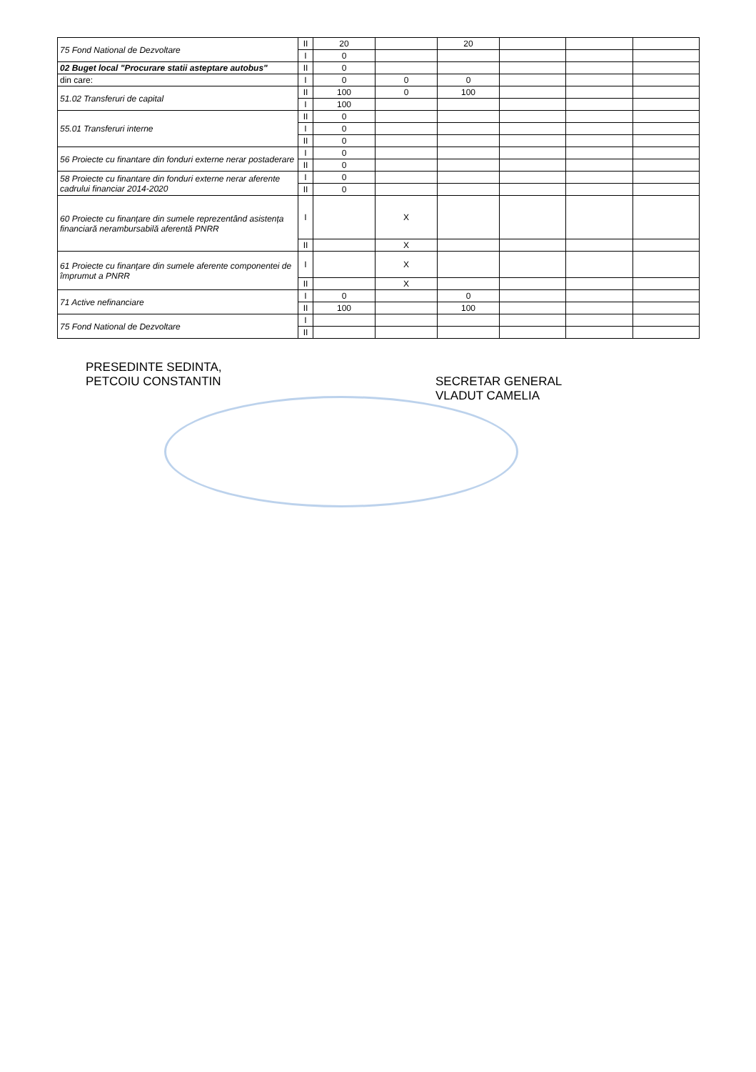| 75 Fond National de Dezvoltare | II | 20 | | 20 | | | |
| | I | 0 | | | | | |
| 02 Buget local "Procurare statii asteptare autobus" | II | 0 | | | | | |
| din care: | I | 0 | 0 | 0 | | | |
| 51.02 Transferuri de capital | II | 100 | 0 | 100 | | | |
| | I | 100 | | | | | |
| 55.01 Transferuri interne | II | 0 | | | | | |
| | I | 0 | | | | | |
| | II | 0 | | | | | |
| 56 Proiecte cu finantare din fonduri externe nerar postaderare | I | 0 | | | | | |
| | II | 0 | | | | | |
| 58 Proiecte cu finantare din fonduri externe nerar aferente cadrului financiar 2014-2020 | I | 0 | | | | | |
| | II | 0 | | | | | |
| 60 Proiecte cu finanțare din sumele reprezentând asistența financiară nerambursabilă aferentă PNRR | I | | X | | | | |
| | II | | X | | | | |
| 61 Proiecte cu finanțare din sumele aferente componentei de împrumut a PNRR | I | | X | | | | |
| | II | | X | | | | |
| 71 Active nefinanciare | I | 0 | | 0 | | | |
| | II | 100 | | 100 | | | |
| 75 Fond National de Dezvoltare | I | | | | | | |
| | II | | | | | | |
PRESEDINTE SEDINTA,
PETCOIU CONSTANTIN
SECRETAR GENERAL
VLADUT CAMELIA